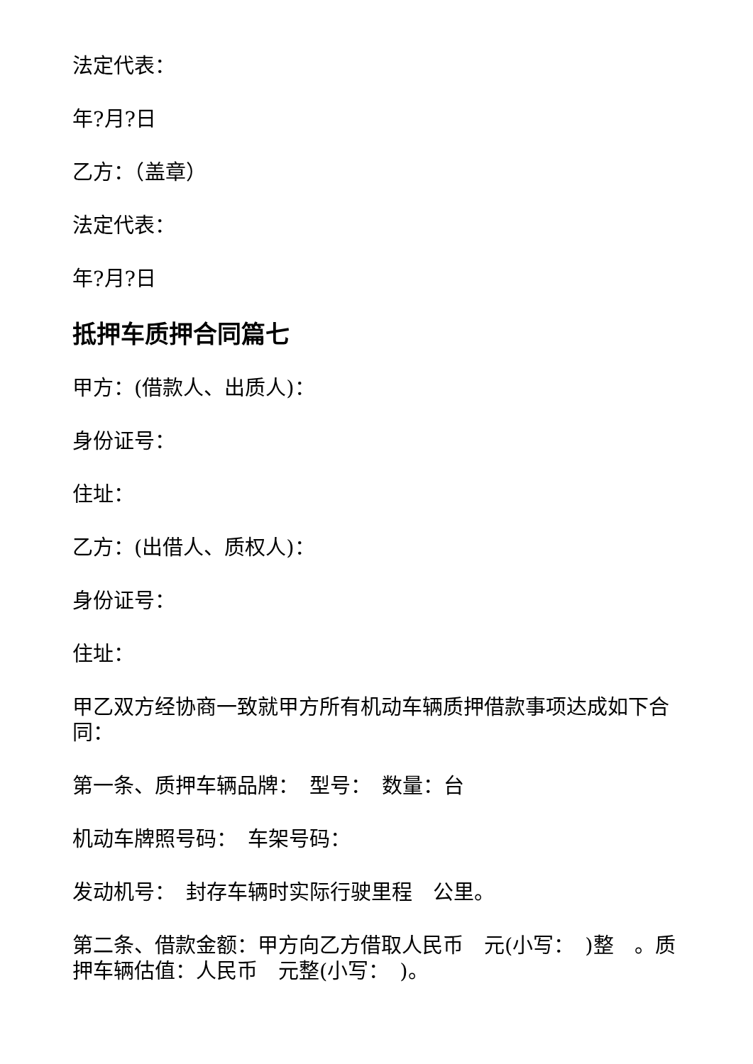法定代表：
年?月?日
乙方：（盖章）
法定代表：
年?月?日
抵押车质押合同篇七
甲方：(借款人、出质人)：
身份证号：
住址：
乙方：(出借人、质权人)：
身份证号：
住址：
甲乙双方经协商一致就甲方所有机动车辆质押借款事项达成如下合同：
第一条、质押车辆品牌：　型号：　数量：台
机动车牌照号码：　车架号码：
发动机号：　封存车辆时实际行驶里程　公里。
第二条、借款金额：甲方向乙方借取人民币　元(小写：　)整　。质押车辆估值：人民币　元整(小写：　)。